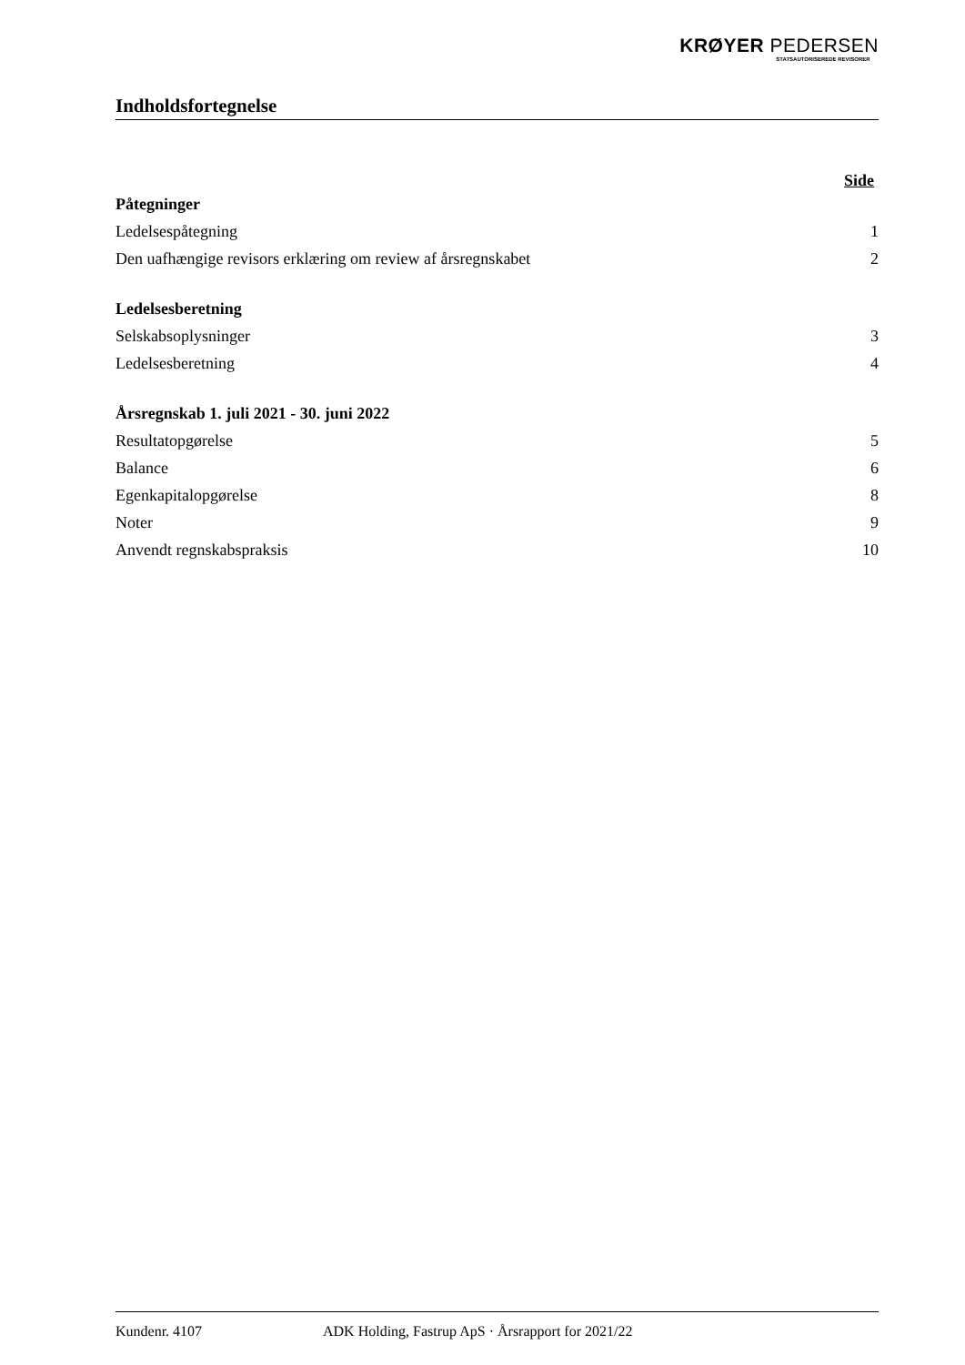KRØYER PEDERSEN
STATSAUTORISEREDE REVISORER
Indholdsfortegnelse
Side
Påtegninger
Ledelsespåtegning 1
Den uafhængige revisors erklæring om review af årsregnskabet 2
Ledelsesberetning
Selskabsoplysninger 3
Ledelsesberetning 4
Årsregnskab 1. juli 2021 - 30. juni 2022
Resultatopgørelse 5
Balance 6
Egenkapitalopgørelse 8
Noter 9
Anvendt regnskabspraksis 10
Kundenr. 4107 ADK Holding, Fastrup ApS · Årsrapport for 2021/22